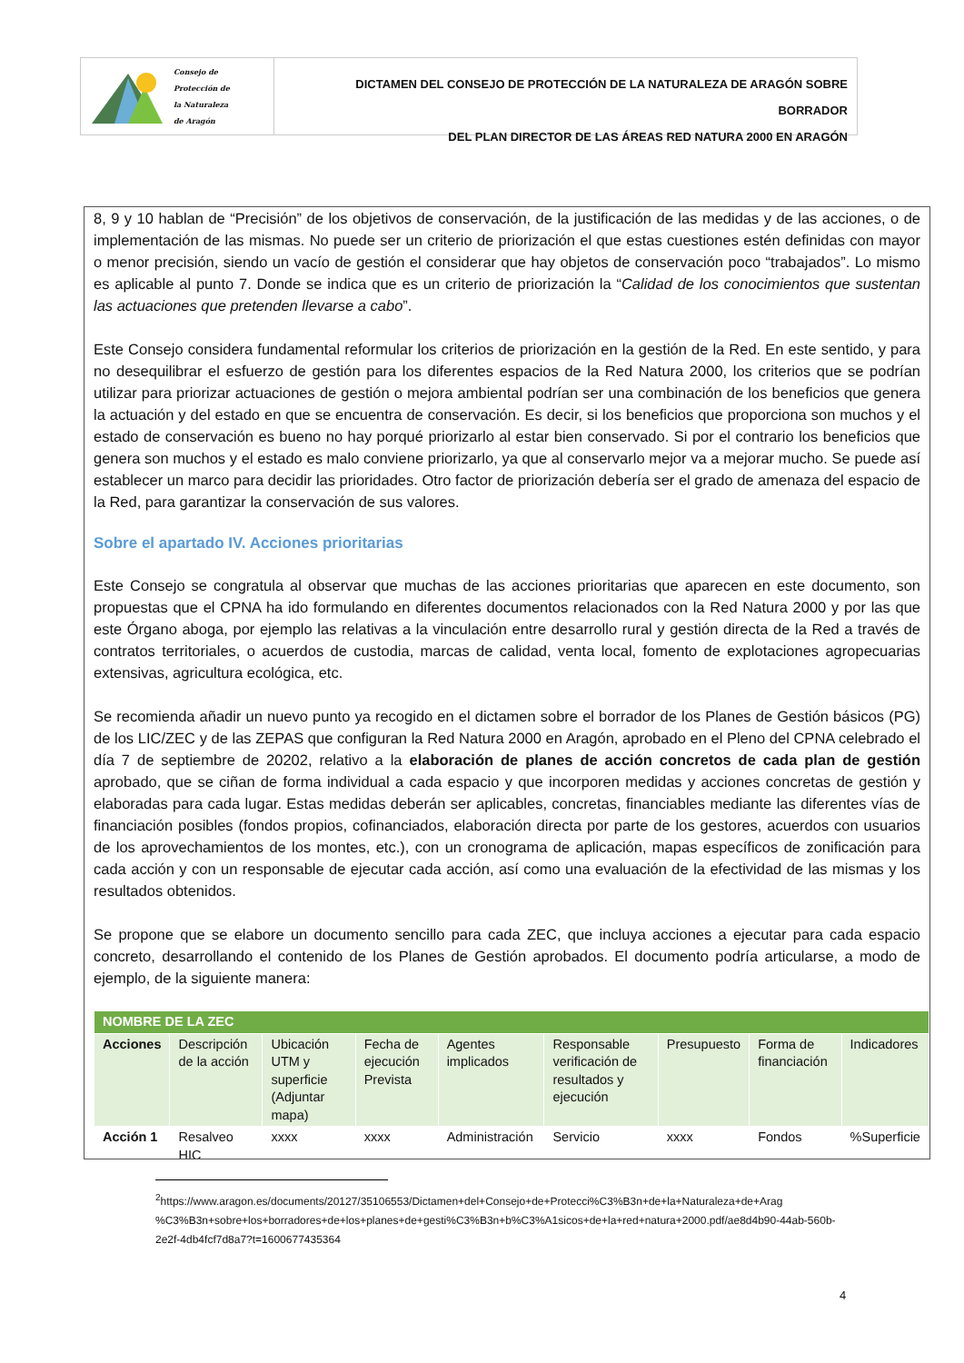Consejo de
Protección de
la Naturaleza
de Aragón
DICTAMEN DEL CONSEJO DE PROTECCIÓN DE LA NATURALEZA DE ARAGÓN SOBRE BORRADOR
DEL PLAN DIRECTOR DE LAS ÁREAS RED NATURA 2000 EN ARAGÓN
8, 9 y 10 hablan de “Precisión” de los objetivos de conservación, de la justificación de las medidas y de las acciones, o de implementación de las mismas. No puede ser un criterio de priorización el que estas cuestiones estén definidas con mayor o menor precisión, siendo un vacío de gestión el considerar que hay objetos de conservación poco “trabajados”. Lo mismo es aplicable al punto 7. Donde se indica que es un criterio de priorización la “Calidad de los conocimientos que sustentan las actuaciones que pretenden llevarse a cabo”.
Este Consejo considera fundamental reformular los criterios de priorización en la gestión de la Red. En este sentido, y para no desequilibrar el esfuerzo de gestión para los diferentes espacios de la Red Natura 2000, los criterios que se podrían utilizar para priorizar actuaciones de gestión o mejora ambiental podrían ser una combinación de los beneficios que genera la actuación y del estado en que se encuentra de conservación. Es decir, si los beneficios que proporciona son muchos y el estado de conservación es bueno no hay porqué priorizarlo al estar bien conservado. Si por el contrario los beneficios que genera son muchos y el estado es malo conviene priorizarlo, ya que al conservarlo mejor va a mejorar mucho. Se puede así establecer un marco para decidir las prioridades. Otro factor de priorización debería ser el grado de amenaza del espacio de la Red, para garantizar la conservación de sus valores.
Sobre el apartado IV. Acciones prioritarias
Este Consejo se congratula al observar que muchas de las acciones prioritarias que aparecen en este documento, son propuestas que el CPNA ha ido formulando en diferentes documentos relacionados con la Red Natura 2000 y por las que este Órgano aboga, por ejemplo las relativas a la vinculación entre desarrollo rural y gestión directa de la Red a través de contratos territoriales, o acuerdos de custodia, marcas de calidad, venta local, fomento de explotaciones agropecuarias extensivas, agricultura ecológica, etc.
Se recomienda añadir un nuevo punto ya recogido en el dictamen sobre el borrador de los Planes de Gestión básicos (PG) de los LIC/ZEC y de las ZEPAS que configuran la Red Natura 2000 en Aragón, aprobado en el Pleno del CPNA celebrado el día 7 de septiembre de 20202, relativo a la elaboración de planes de acción concretos de cada plan de gestión aprobado, que se ciñan de forma individual a cada espacio y que incorporen medidas y acciones concretas de gestión y elaboradas para cada lugar. Estas medidas deberán ser aplicables, concretas, financiables mediante las diferentes vías de financiación posibles (fondos propios, cofinanciados, elaboración directa por parte de los gestores, acuerdos con usuarios de los aprovechamientos de los montes, etc.), con un cronograma de aplicación, mapas específicos de zonificación para cada acción y con un responsable de ejecutar cada acción, así como una evaluación de la efectividad de las mismas y los resultados obtenidos.
Se propone que se elabore un documento sencillo para cada ZEC, que incluya acciones a ejecutar para cada espacio concreto, desarrollando el contenido de los Planes de Gestión aprobados. El documento podría articularse, a modo de ejemplo, de la siguiente manera:
| NOMBRE DE LA ZEC | | | | | | | | |
| Acciones | Descripción de la acción | Ubicación UTM y superficie (Adjuntar mapa) | Fecha de ejecución Prevista | Agentes implicados | Responsable verificación de resultados y ejecución | Presupuesto | Forma de financiación | Indicadores |
| Acción 1 | Resalveo HIC | xxxx | xxxx | Administración | Servicio | xxxx | Fondos | %Superficie |
<sup>2</sup> https://www.aragon.es/documents/20127/35106553/Dictamen+del+Consejo+de+Protecci%C3%B3n+de+la+Naturaleza+de+Arag %C3%B3n+sobre+los+borradores+de+los+planes+de+gesti%C3%B3n+b%C3%A1sicos+de+la+red+natura+2000.pdf/ae8d4b90-44ab-560b-2e2f-4db4fcf7d8a7?t=1600677435364
4